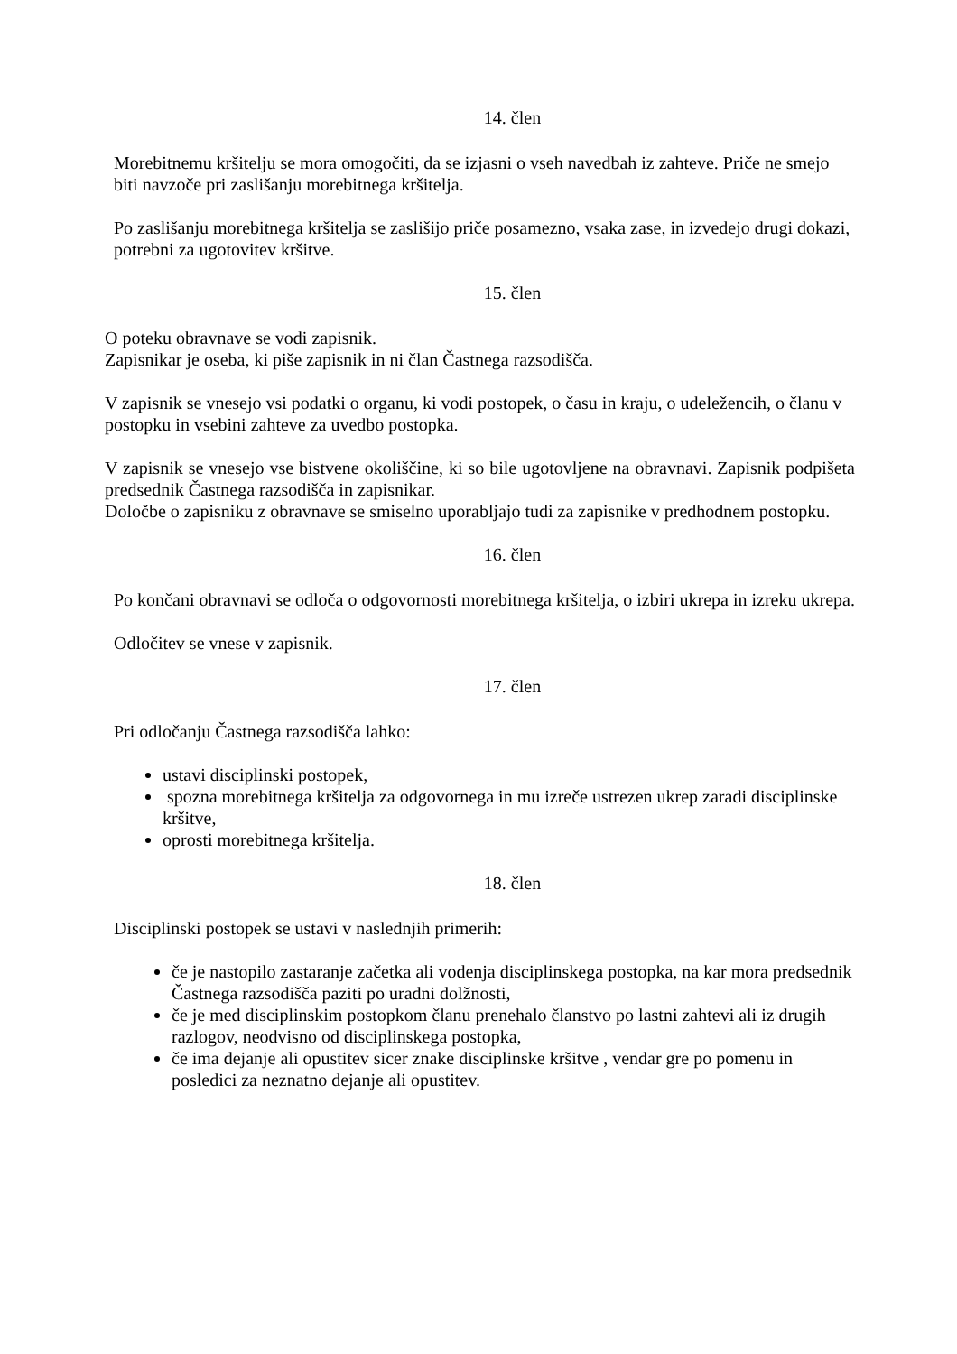14. člen
Morebitnemu kršitelju se mora omogočiti, da se izjasni o vseh navedbah iz zahteve. Priče ne smejo biti navzoče pri zaslišanju morebitnega kršitelja.
Po zaslišanju morebitnega kršitelja se zaslišijo priče posamezno, vsaka zase, in izvedejo drugi dokazi, potrebni za ugotovitev kršitve.
15. člen
O poteku obravnave se vodi zapisnik.
Zapisnikar je oseba, ki piše zapisnik in ni član Častnega razsodišča.
V zapisnik se vnesejo vsi podatki o organu, ki vodi postopek, o času in kraju, o udeležencih, o članu v postopku in vsebini zahteve za uvedbo postopka.
V zapisnik se vnesejo vse bistvene okoliščine, ki so bile ugotovljene na obravnavi. Zapisnik podpišeta predsednik Častnega razsodišča in zapisnikar.
Določbe o zapisniku z obravnave se smiselno uporabljajo tudi za zapisnike v predhodnem postopku.
16. člen
Po končani obravnavi se odloča o odgovornosti morebitnega kršitelja, o izbiri ukrepa in izreku ukrepa.
Odločitev se vnese v zapisnik.
17. člen
Pri odločanju Častnega razsodišča lahko:
ustavi disciplinski postopek,
spozna morebitnega kršitelja za odgovornega in mu izreče ustrezen ukrep zaradi disciplinske kršitve,
oprosti morebitnega kršitelja.
18. člen
Disciplinski postopek se ustavi v naslednjih primerih:
če je nastopilo zastaranje začetka ali vodenja disciplinskega postopka, na kar mora predsednik Častnega razsodišča paziti po uradni dolžnosti,
če je med disciplinskim postopkom članu prenehalo članstvo po lastni zahtevi ali iz drugih razlogov, neodvisno od disciplinskega postopka,
če ima dejanje ali opustitev sicer znake disciplinske kršitve , vendar gre po pomenu in posledici za neznatno dejanje ali opustitev.